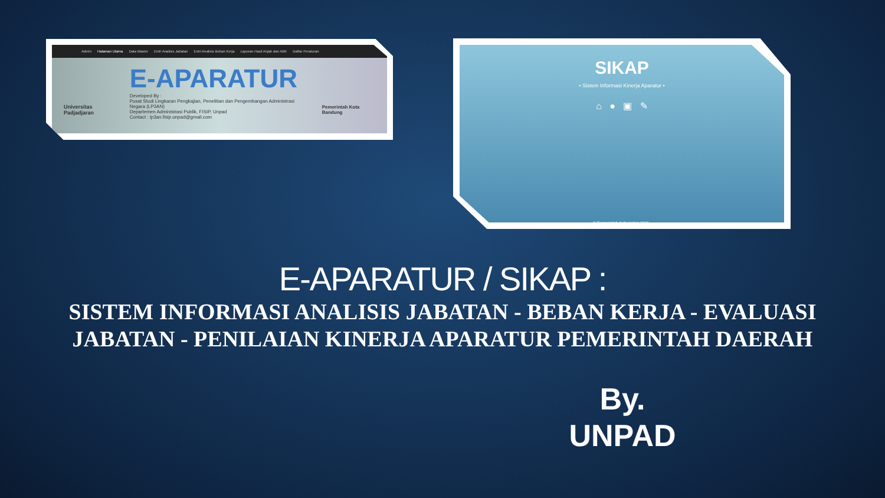Admin Halaman Utama Data Master Entri Analisis Jabatan Entri Analisis Beban Kerja Laporan Hasil Anjab dan ABK Daftar Peraturan
Universitas Padjadjaran
E-APARATUR
Developed By :
Pusat Studi Lingkaran Pengkajian, Penelitian dan Pengembangan Administrasi Negara (LP3AN)
Departemen Administrasi Publik, FISIP, Unpad
Contact : lp3an.fisip.unpad@gmail.com
Pemerintah Kota Bandung
SIKAP
• Sistem Informasi Kinerja Aparatur •
⌂ ● ▣ ✎
© Pemerintah Kabupaten XXX .
E-APARATUR / SIKAP :
SISTEM INFORMASI ANALISIS JABATAN - BEBAN KERJA - EVALUASI JABATAN - PENILAIAN KINERJA APARATUR PEMERINTAH DAERAH
By.
UNPAD